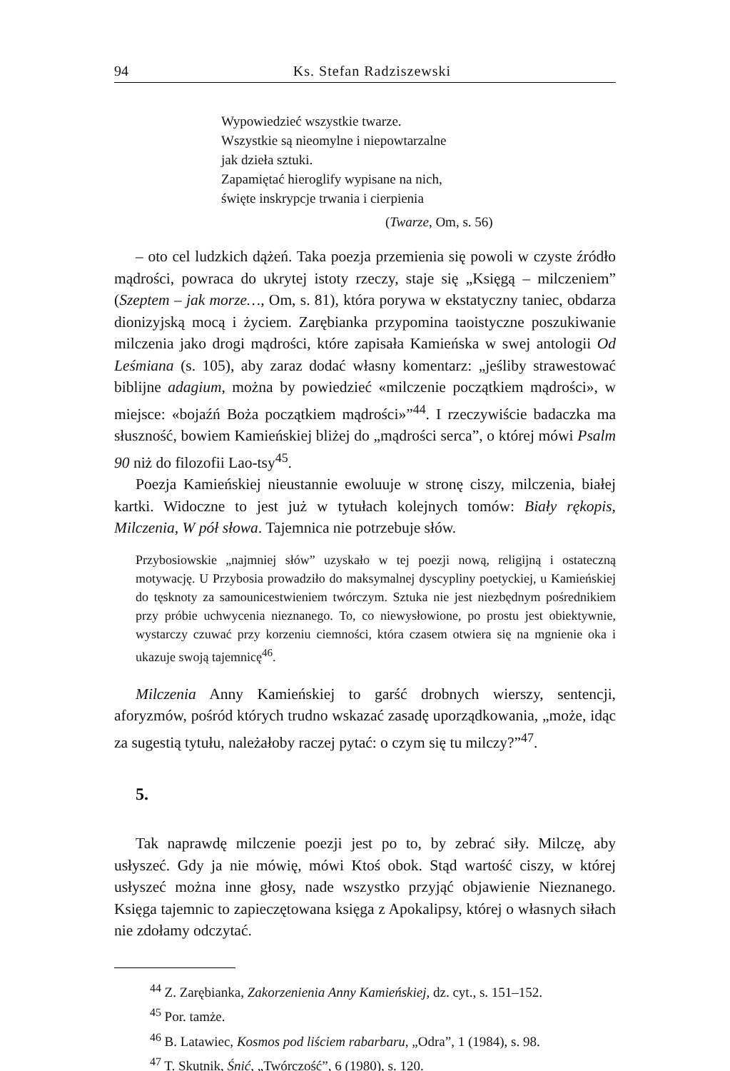94 Ks. Stefan Radziszewski
Wypowiedzieć wszystkie twarze.
Wszystkie są nieomylne i niepowtarzalne
jak dzieła sztuki.
Zapamiętać hieroglify wypisane na nich,
święte inskrypcje trwania i cierpienia
(Twarze, Om, s. 56)
– oto cel ludzkich dążeń. Taka poezja przemienia się powoli w czyste źródło mądrości, powraca do ukrytej istoty rzeczy, staje się „Księgą – milczeniem” (Szeptem – jak morze…, Om, s. 81), która porywa w ekstatyczny taniec, obdarza dionizyjską mocą i życiem. Zarębianka przypomina taoistyczne poszukiwanie milczenia jako drogi mądrości, które zapisała Kamieńska w swej antologii Od Leśmiana (s. 105), aby zaraz dodać własny komentarz: „jeśliby strawestować biblijne adagium, można by powiedzieć «milczenie początkiem mądrości», w miejsce: «bojaźń Boża początkiem mądrości»”<sup>44</sup>. I rzeczywiście badaczka ma słuszność, bowiem Kamieńskiej bliżej do „mądrości serca”, o której mówi Psalm 90 niż do filozofii Lao-tsy<sup>45</sup>.
Poezja Kamieńskiej nieustannie ewoluuje w stronę ciszy, milczenia, białej kartki. Widoczne to jest już w tytułach kolejnych tomów: Biały rękopis, Milczenia, W pół słowa. Tajemnica nie potrzebuje słów.
Przybosiowskie „najmniej słów” uzyskało w tej poezji nową, religijną i ostateczną motywację. U Przybosia prowadziło do maksymalnej dyscypliny poetyckiej, u Kamieńskiej do tęsknoty za samounicestwieniem twórczym. Sztuka nie jest niezbędnym pośrednikiem przy próbie uchwycenia nieznanego. To, co niewysłowione, po prostu jest obiektywnie, wystarczy czuwać przy korzeniu ciemności, która czasem otwiera się na mgnienie oka i ukazuje swoją tajemnicę<sup>46</sup>.
Milczenia Anny Kamieńskiej to garść drobnych wierszy, sentencji, aforyzmów, pośród których trudno wskazać zasadę uporządkowania, „może, idąc za sugestią tytułu, należałoby raczej pytać: o czym się tu milczy?”<sup>47</sup>.
5.
Tak naprawdę milczenie poezji jest po to, by zebrać siły. Milczę, aby usłyszeć. Gdy ja nie mówię, mówi Ktoś obok. Stąd wartość ciszy, w której usłyszeć można inne głosy, nade wszystko przyjąć objawienie Nieznanego. Księga tajemnic to zapieczętowana księga z Apokalipsy, której o własnych siłach nie zdołamy odczytać.
<sup>44</sup> Z. Zarębianka, Zakorzenienia Anny Kamieńskiej, dz. cyt., s. 151–152.
<sup>45</sup> Por. tamże.
<sup>46</sup> B. Latawiec, Kosmos pod liściem rabarbaru, „Odra”, 1 (1984), s. 98.
<sup>47</sup> T. Skutnik, Śnić, „Twórczość”, 6 (1980), s. 120.